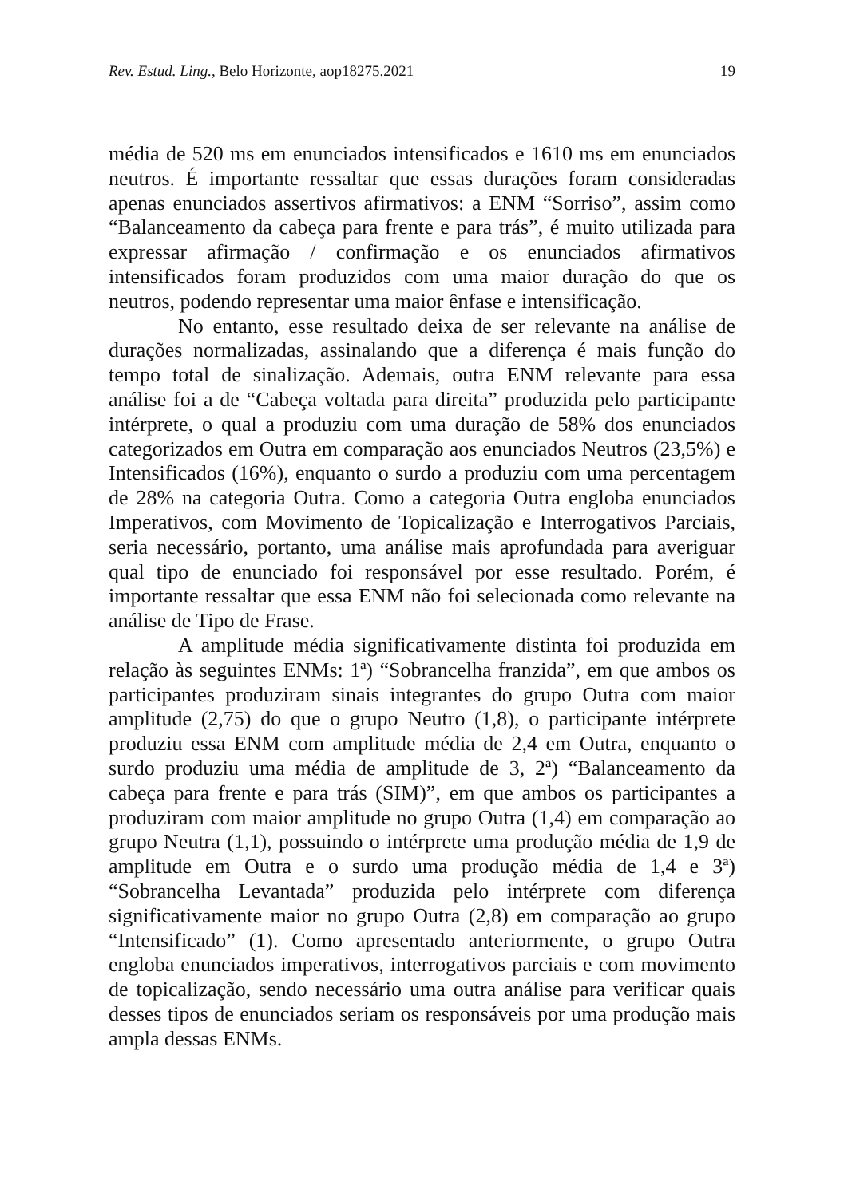Rev. Estud. Ling., Belo Horizonte, aop18275.2021 19
média de 520 ms em enunciados intensificados e 1610 ms em enunciados neutros. É importante ressaltar que essas durações foram consideradas apenas enunciados assertivos afirmativos: a ENM “Sorriso”, assim como “Balanceamento da cabeça para frente e para trás”, é muito utilizada para expressar afirmação / confirmação e os enunciados afirmativos intensificados foram produzidos com uma maior duração do que os neutros, podendo representar uma maior ênfase e intensificação.
No entanto, esse resultado deixa de ser relevante na análise de durações normalizadas, assinalando que a diferença é mais função do tempo total de sinalização. Ademais, outra ENM relevante para essa análise foi a de “Cabeça voltada para direita” produzida pelo participante intérprete, o qual a produziu com uma duração de 58% dos enunciados categorizados em Outra em comparação aos enunciados Neutros (23,5%) e Intensificados (16%), enquanto o surdo a produziu com uma percentagem de 28% na categoria Outra. Como a categoria Outra engloba enunciados Imperativos, com Movimento de Topicalização e Interrogativos Parciais, seria necessário, portanto, uma análise mais aprofundada para averiguar qual tipo de enunciado foi responsável por esse resultado. Porém, é importante ressaltar que essa ENM não foi selecionada como relevante na análise de Tipo de Frase.
A amplitude média significativamente distinta foi produzida em relação às seguintes ENMs: 1ª) “Sobrancelha franzida”, em que ambos os participantes produziram sinais integrantes do grupo Outra com maior amplitude (2,75) do que o grupo Neutro (1,8), o participante intérprete produziu essa ENM com amplitude média de 2,4 em Outra, enquanto o surdo produziu uma média de amplitude de 3, 2ª) “Balanceamento da cabeça para frente e para trás (SIM)”, em que ambos os participantes a produziram com maior amplitude no grupo Outra (1,4) em comparação ao grupo Neutra (1,1), possuindo o intérprete uma produção média de 1,9 de amplitude em Outra e o surdo uma produção média de 1,4 e 3ª) “Sobrancelha Levantada” produzida pelo intérprete com diferença significativamente maior no grupo Outra (2,8) em comparação ao grupo “Intensificado” (1). Como apresentado anteriormente, o grupo Outra engloba enunciados imperativos, interrogativos parciais e com movimento de topicalização, sendo necessário uma outra análise para verificar quais desses tipos de enunciados seriam os responsáveis por uma produção mais ampla dessas ENMs.